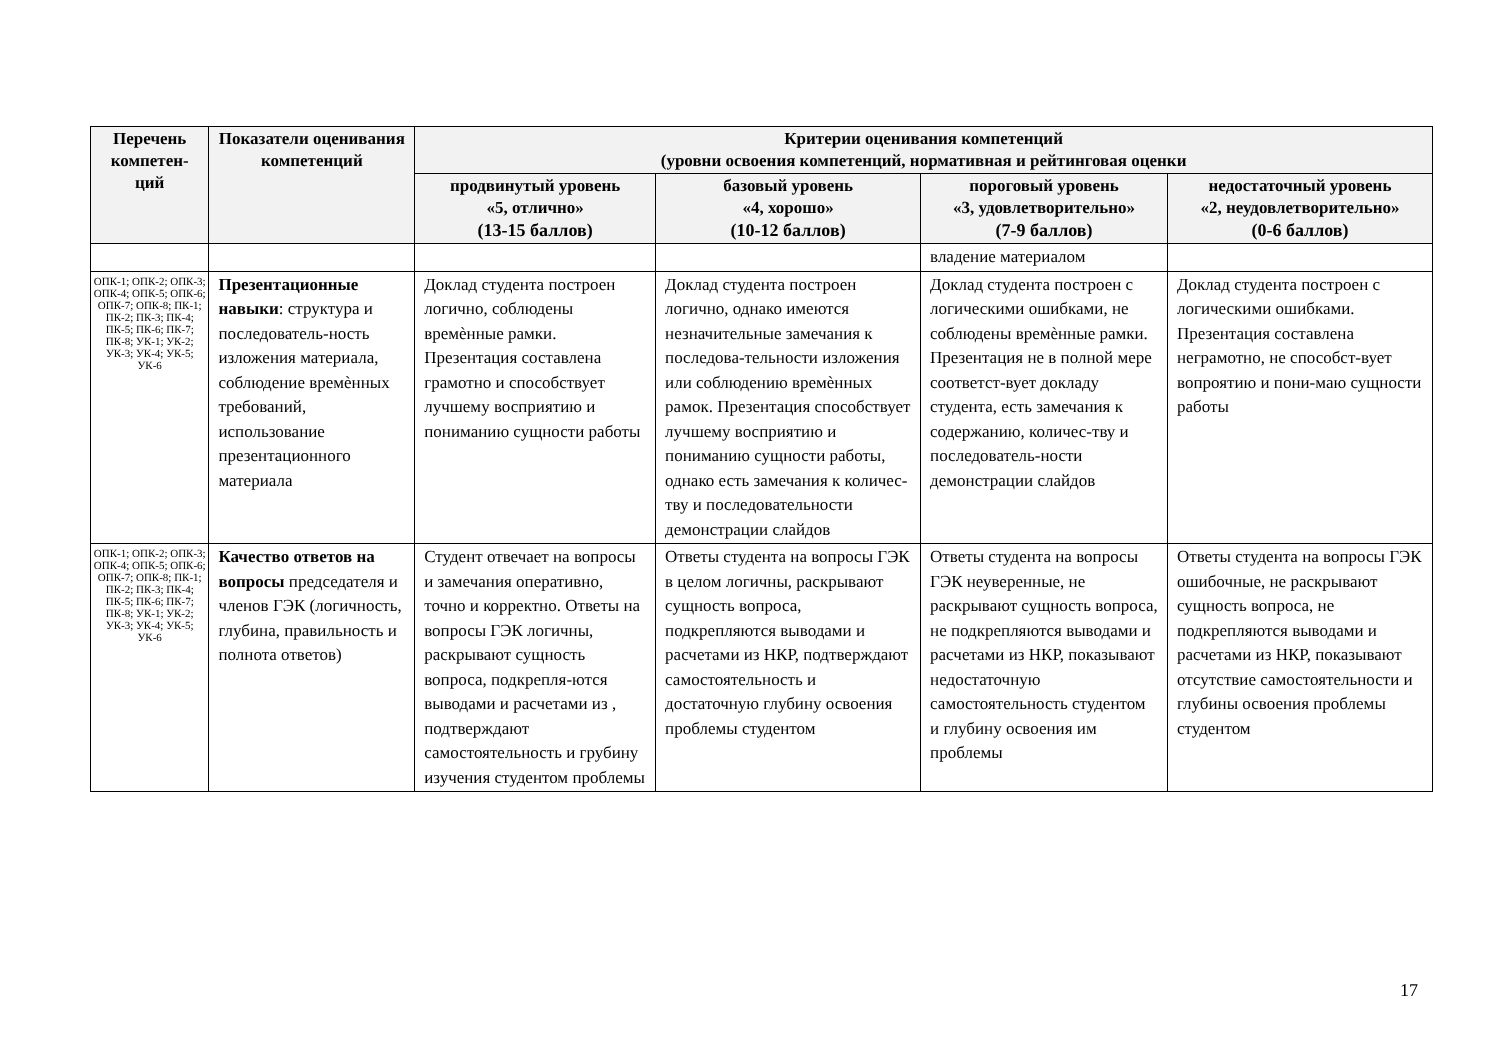| Перечень компетен-ций | Показатели оценивания компетенций | Критерии оценивания компетенций (уровни освоения компетенций, нормативная и рейтинговая оценки | | | |
| --- | --- | --- | --- | --- | --- |
| | | продвинутый уровень «5, отлично» (13-15 баллов) | базовый уровень «4, хорошо» (10-12 баллов) | пороговый уровень «3, удовлетворительно» (7-9 баллов) | недостаточный уровень «2, неудовлетворительно» (0-6 баллов) |
| | | | | владение материалом | |
| ОПК-1; ОПК-2; ОПК-3; ОПК-4; ОПК-5; ОПК-6; ОПК-7; ОПК-8; ПК-1; ПК-2; ПК-3; ПК-4; ПК-5; ПК-6; ПК-7; ПК-8; УК-1; УК-2; УК-3; УК-4; УК-5; УК-6 | Презентационные навыки : структура и последователь-ность изложения материала, соблюдение времѐнных требований, использование презентационного материала | Доклад студента построен логично, соблюдены времѐнные рамки. Презентация составлена грамотно и способствует лучшему восприятию и пониманию сущности работы | Доклад студента построен логично, однако имеются незначительные замечания к последова-тельности изложения или соблюдению времѐнных рамок. Презентация способствует лучшему восприятию и пониманию сущности работы, однако есть замечания к количес-тву и последовательности демонстрации слайдов | Доклад студента построен с логическими ошибками, не соблюдены времѐнные рамки. Презентация не в полной мере соответст-вует докладу студента, есть замечания к содержанию, количес-тву и последователь-ности демонстрации слайдов | Доклад студента построен с логическими ошибками. Презентация составлена неграмотно, не способст-вует вопроятию и пони-маю сущности работы |
| ОПК-1; ОПК-2; ОПК-3; ОПК-4; ОПК-5; ОПК-6; ОПК-7; ОПК-8; ПК-1; ПК-2; ПК-3; ПК-4; ПК-5; ПК-6; ПК-7; ПК-8; УК-1; УК-2; УК-3; УК-4; УК-5; УК-6 | Качество ответов на вопросы председателя и членов ГЭК (логичность, глубина, правильность и полнота ответов) | Студент отвечает на вопросы и замечания оперативно, точно и корректно. Ответы на вопросы ГЭК логичны, раскрывают сущность вопроса, подкрепля-ются выводами и расчетами из , подтверждают самостоятельность и грубину изучения студентом проблемы | Ответы студента на вопросы ГЭК в целом логичны, раскрывают сущность вопроса, подкрепляются выводами и расчетами из НКР, подтверждают самостоятельность и достаточную глубину освоения проблемы студентом | Ответы студента на вопросы ГЭК неуверенные, не раскрывают сущность вопроса, не подкрепляются выводами и расчетами из НКР, показывают недостаточную самостоятельность студентом и глубину освоения им проблемы | Ответы студента на вопросы ГЭК ошибочные, не раскрывают сущность вопроса, не подкрепляются выводами и расчетами из НКР, показывают отсутствие самостоятельности и глубины освоения проблемы студентом |
17